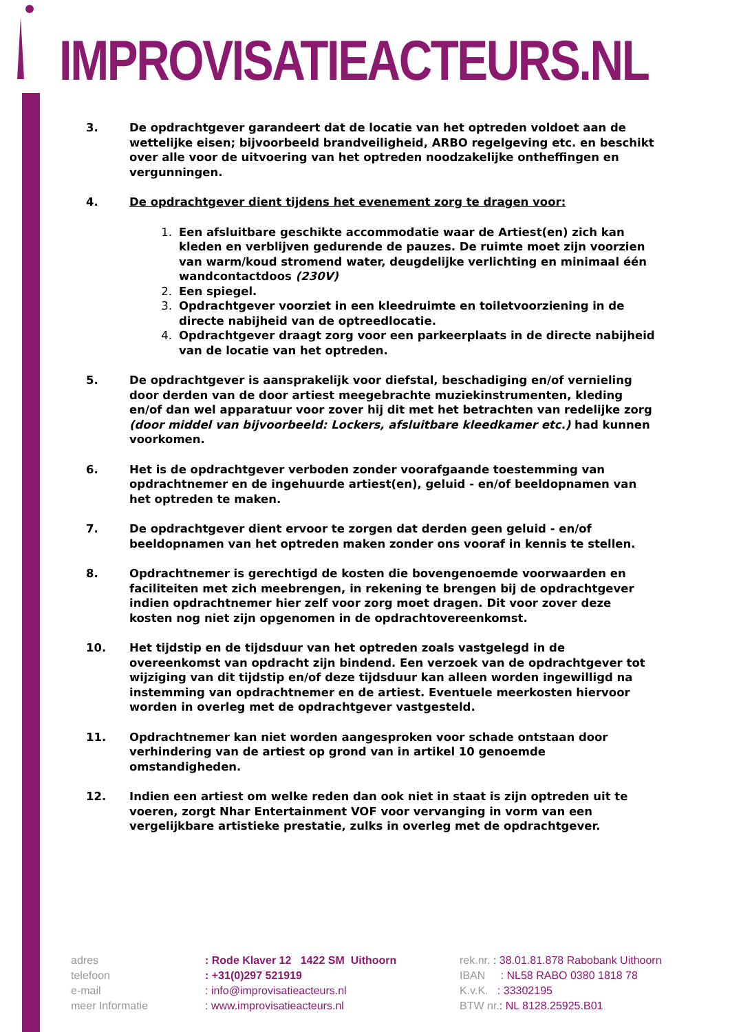IMPROVISATIEACTEURS.NL
3. De opdrachtgever garandeert dat de locatie van het optreden voldoet aan de wettelijke eisen; bijvoorbeeld brandveiligheid, ARBO regelgeving etc. en beschikt over alle voor de uitvoering van het optreden noodzakelijke ontheffingen en vergunningen.
4. De opdrachtgever dient tijdens het evenement zorg te dragen voor:
1. Een afsluitbare geschikte accommodatie waar de Artiest(en) zich kan kleden en verblijven gedurende de pauzes. De ruimte moet zijn voorzien van warm/koud stromend water, deugdelijke verlichting en minimaal één wandcontactdoos (230V)
2. Een spiegel.
3. Opdrachtgever voorziet in een kleedruimte en toiletvoorziening in de directe nabijheid van de optreedlocatie.
4. Opdrachtgever draagt zorg voor een parkeerplaats in de directe nabijheid van de locatie van het optreden.
5. De opdrachtgever is aansprakelijk voor diefstal, beschadiging en/of vernieling door derden van de door artiest meegebrachte muziekinstrumenten, kleding en/of dan wel apparatuur voor zover hij dit met het betrachten van redelijke zorg (door middel van bijvoorbeeld: Lockers, afsluitbare kleedkamer etc.) had kunnen voorkomen.
6. Het is de opdrachtgever verboden zonder voorafgaande toestemming van opdrachtnemer en de ingehuurde artiest(en), geluid - en/of beeldopnamen van het optreden te maken.
7. De opdrachtgever dient ervoor te zorgen dat derden geen geluid - en/of beeldopnamen van het optreden maken zonder ons vooraf in kennis te stellen.
8. Opdrachtnemer is gerechtigd de kosten die bovengenoemde voorwaarden en faciliteiten met zich meebrengen, in rekening te brengen bij de opdrachtgever indien opdrachtnemer hier zelf voor zorg moet dragen. Dit voor zover deze kosten nog niet zijn opgenomen in de opdrachtovereenkomst.
10. Het tijdstip en de tijdsduur van het optreden zoals vastgelegd in de overeenkomst van opdracht zijn bindend. Een verzoek van de opdrachtgever tot wijziging van dit tijdstip en/of deze tijdsduur kan alleen worden ingewilligd na instemming van opdrachtnemer en de artiest. Eventuele meerkosten hiervoor worden in overleg met de opdrachtgever vastgesteld.
11. Opdrachtnemer kan niet worden aangesproken voor schade ontstaan door verhindering van de artiest op grond van in artikel 10 genoemde omstandigheden.
12. Indien een artiest om welke reden dan ook niet in staat is zijn optreden uit te voeren, zorgt Nhar Entertainment VOF voor vervanging in vorm van een vergelijkbare artistieke prestatie, zulks in overleg met de opdrachtgever.
adres
telefoon
e-mail
meer Informatie
: Rode Klaver 12 1422 SM Uithoorn
: +31(0)297 521919
: info@improvisatieacteurs.nl
: www.improvisatieacteurs.nl
rek.nr. : 38.01.81.878 Rabobank Uithoorn
IBAN : NL58 RABO 0380 1818 78
K.v.K. : 33302195
BTW nr.: NL 8128.25925.B01